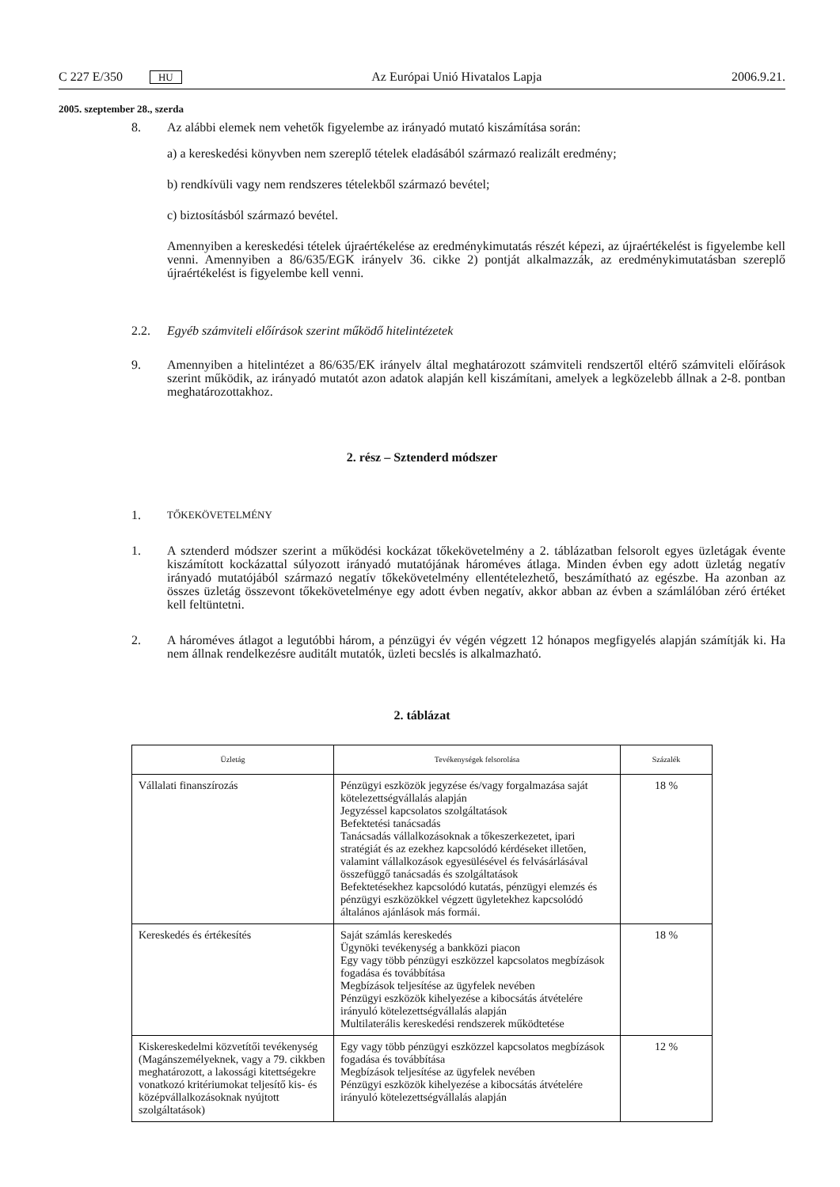C 227 E/350 HU Az Európai Unió Hivatalos Lapja 2006.9.21.
2005. szeptember 28., szerda
8.
Az alábbi elemek nem vehetők figyelembe az irányadó mutató kiszámítása során:
a) a kereskedési könyvben nem szereplő tételek eladásából származó realizált eredmény;
b) rendkívüli vagy nem rendszeres tételekből származó bevétel;
c) biztosításból származó bevétel.
Amennyiben a kereskedési tételek újraértékelése az eredménykimutatás részét képezi, az újraértékelést is figyelembe kell venni. Amennyiben a 86/635/EGK irányelv 36. cikke 2) pontját alkalmazzák, az eredménykimutatásban szereplő újraértékelést is figyelembe kell venni.
2.2.
Egyéb számviteli előírások szerint működő hitelintézetek
9.
Amennyiben a hitelintézet a 86/635/EK irányelv által meghatározott számviteli rendszertől eltérő számviteli előírások szerint működik, az irányadó mutatót azon adatok alapján kell kiszámítani, amelyek a legközelebb állnak a 2-8. pontban meghatározottakhoz.
2. rész – Sztenderd módszer
1.
TŐKEKÖVETELMÉNY
1.
A sztenderd módszer szerint a működési kockázat tőkekövetelmény a 2. táblázatban felsorolt egyes üzletágak évente kiszámított kockázattal súlyozott irányadó mutatójának hároméves átlaga. Minden évben egy adott üzletág negatív irányadó mutatójából származó negatív tőkekövetelmény ellentételezhető, beszámítható az egészbe. Ha azonban az összes üzletág összevont tőkekövetelménye egy adott évben negatív, akkor abban az évben a számlálóban zéró értéket kell feltüntetni.
2.
A hároméves átlagot a legutóbbi három, a pénzügyi év végén végzett 12 hónapos megfigyelés alapján számítják ki. Ha nem állnak rendelkezésre auditált mutatók, üzleti becslés is alkalmazható.
2. táblázat
| Üzletág | Tevékenységek felsorolása | Százalék |
| --- | --- | --- |
| Vállalati finanszírozás | Pénzügyi eszközök jegyzése és/vagy forgalmazása saját kötelezettségvállalás alapján Jegyzéssel kapcsolatos szolgáltatások Befektetési tanácsadás Tanácsadás vállalkozásoknak a tőkeszerkezetet, ipari stratégiát és az ezekhez kapcsolódó kérdéseket illetően, valamint vállalkozások egyesülésével és felvásárlásával összefüggő tanácsadás és szolgáltatások Befektetésekhez kapcsolódó kutatás, pénzügyi elemzés és pénzügyi eszközökkel végzett ügyletekhez kapcsolódó általános ajánlások más formái. | 18 % |
| Kereskedés és értékesítés | Saját számlás kereskedés Ügynöki tevékenység a bankközi piacon Egy vagy több pénzügyi eszközzel kapcsolatos megbízások fogadása és továbbítása Megbízások teljesítése az ügyfelek nevében Pénzügyi eszközök kihelyezése a kibocsátás átvételére irányuló kötelezettségvállalás alapján Multilaterális kereskedési rendszerek működtetése | 18 % |
| Kiskereskedelmi közvetítői tevékenység (Magánszemélyeknek, vagy a 79. cikkben meghatározott, a lakossági kitettségekre vonatkozó kritériumokat teljesítő kis- és középvállalkozásoknak nyújtott szolgáltatások) | Egy vagy több pénzügyi eszközzel kapcsolatos megbízások fogadása és továbbítása Megbízások teljesítése az ügyfelek nevében Pénzügyi eszközök kihelyezése a kibocsátás átvételére irányuló kötelezettségvállalás alapján | 12 % |